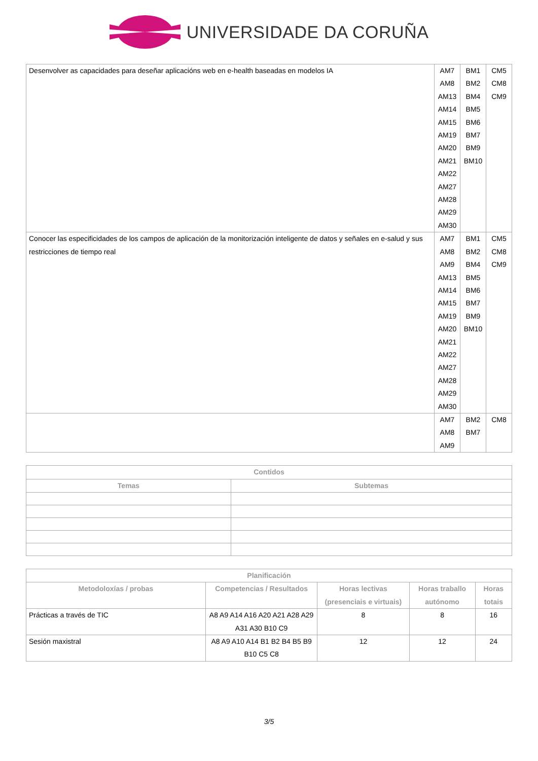UNIVERSIDADE DA CORUÑA
| Desenvolver as capacidades para deseñar aplicacións web en e-health baseadas en modelos IA | AM7 AM8 AM13 AM14 AM15 AM19 AM20 AM21 AM22 AM27 AM28 AM29 AM30 | BM1 BM2 BM4 BM5 BM6 BM7 BM9 BM10 | CM5 CM8 CM9 |
| Conocer las especificidades de los campos de aplicación de la monitorización inteligente de datos y señales en e-salud y sus restricciones de tiempo real | AM7 AM8 AM9 AM13 AM14 AM15 AM19 AM20 AM21 AM22 AM27 AM28 AM29 AM30 | BM1 BM2 BM4 BM5 BM6 BM7 BM9 BM10 | CM5 CM8 CM9 |
| | AM7 AM8 AM9 | BM2 BM7 | CM8 |
| Contidos | |
| --- | --- |
| Temas | Subtemas |
| Planificación | | | | |
| --- | --- | --- | --- | --- |
| Metodoloxías / probas | Competencias / Resultados | Horas lectivas (presenciais e virtuais) | Horas traballo autónomo | Horas totais |
| Prácticas a través de TIC | A8 A9 A14 A16 A20 A21 A28 A29 A31 A30 B10 C9 | 8 | 8 | 16 |
| Sesión maxistral | A8 A9 A10 A14 B1 B2 B4 B5 B9 B10 C5 C8 | 12 | 12 | 24 |
3/5